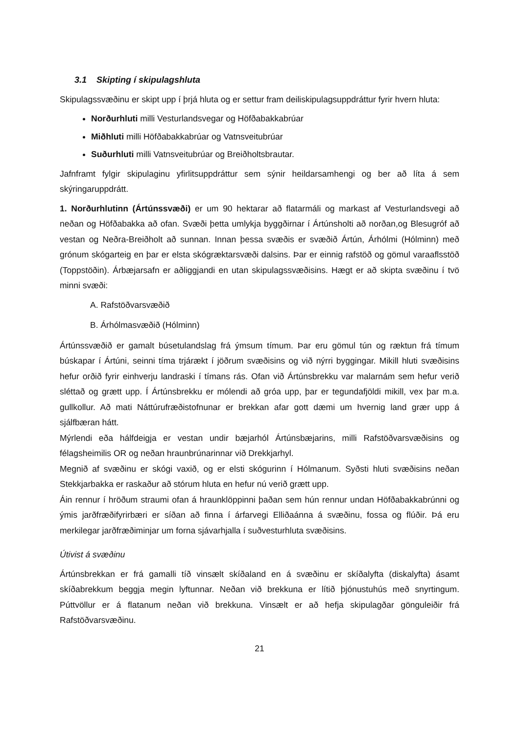3.1 Skipting í skipulagshluta
Skipulagssvæðinu er skipt upp í þrjá hluta og er settur fram deiliskipulagsuppdráttur fyrir hvern hluta:
Norðurhluti milli Vesturlandsvegar og Höfðabakkabrúar
Miðhluti milli Höfðabakkabrúar og Vatnsveitubrúar
Suðurhluti milli Vatnsveitubrúar og Breiðholtsbrautar.
Jafnframt fylgir skipulaginu yfirlitsuppdráttur sem sýnir heildarsamhengi og ber að líta á sem skýringaruppdrátt.
1. Norðurhlutinn (Ártúnssvæði) er um 90 hektarar að flatarmáli og markast af Vesturlandsvegi að neðan og Höfðabakka að ofan. Svæði þetta umlykja byggðirnar í Ártúnsholti að norðan,og Blesugróf að vestan og Neðra-Breiðholt að sunnan. Innan þessa svæðis er svæðið Ártún, Árhólmi (Hólminn) með grónum skógarteig en þar er elsta skógræktarsvæði dalsins. Þar er einnig rafstöð og gömul varaaflsstöð (Toppstöðin). Árbæjarsafn er aðliggjandi en utan skipulagssvæðisins. Hægt er að skipta svæðinu í tvö minni svæði:
A. Rafstöðvarsvæðið
B. Árhólmasvæðið (Hólminn)
Ártúnssvæðið er gamalt búsetulandslag frá ýmsum tímum. Þar eru gömul tún og ræktun frá tímum búskapar í Ártúni, seinni tíma trjárækt í jöðrum svæðisins og við nýrri byggingar. Mikill hluti svæðisins hefur orðið fyrir einhverju landraski í tímans rás. Ofan við Ártúnsbrekku var malarnám sem hefur verið sléttað og grætt upp. Í Ártúnsbrekku er mólendi að gróa upp, þar er tegundafjöldi mikill, vex þar m.a. gullkollur. Að mati Náttúrufræðistofnunar er brekkan afar gott dæmi um hvernig land grær upp á sjálfbæran hátt.
Mýrlendi eða hálfdeigja er vestan undir bæjarhól Ártúnsbæjarins, milli Rafstöðvarsvæðisins og félagsheimilis OR og neðan hraunbrúnarinnar við Drekkjarhyl.
Megnið af svæðinu er skógi vaxið, og er elsti skógurinn í Hólmanum. Syðsti hluti svæðisins neðan Stekkjarbakka er raskaður að stórum hluta en hefur nú verið grætt upp.
Áin rennur í hröðum straumi ofan á hraunklöppinni þaðan sem hún rennur undan Höfðabakkabrúnni og ýmis jarðfræðifyrirbæri er síðan að finna í árfarvegi Elliðaánna á svæðinu, fossa og flúðir. Þá eru merkilegar jarðfræðiminjar um forna sjávarhjalla í suðvesturhluta svæðisins.
Útivist á svæðinu
Ártúnsbrekkan er frá gamalli tíð vinsælt skíðaland en á svæðinu er skíðalyfta (diskalyfta) ásamt skíðabrekkum beggja megin lyftunnar. Neðan við brekkuna er lítið þjónustuhús með snyrtingum. Púttvöllur er á flatanum neðan við brekkuna. Vinsælt er að hefja skipulagðar gönguleiðir frá Rafstöðvarsvæðinu.
21